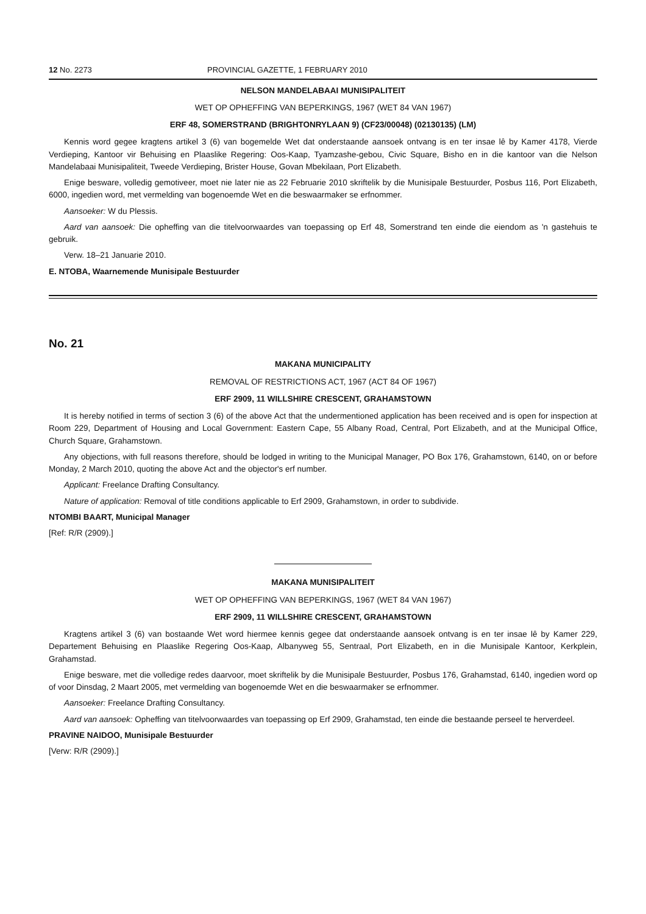12 No. 2273 PROVINCIAL GAZETTE, 1 FEBRUARY 2010
NELSON MANDELABAAI MUNISIPALITEIT
WET OP OPHEFFING VAN BEPERKINGS, 1967 (WET 84 VAN 1967)
ERF 48, SOMERSTRAND (BRIGHTONRYLAAN 9) (CF23/00048) (02130135) (LM)
Kennis word gegee kragtens artikel 3 (6) van bogemelde Wet dat onderstaande aansoek ontvang is en ter insae lê by Kamer 4178, Vierde Verdieping, Kantoor vir Behuising en Plaaslike Regering: Oos-Kaap, Tyamzashe-gebou, Civic Square, Bisho en in die kantoor van die Nelson Mandelabaai Munisipaliteit, Tweede Verdieping, Brister House, Govan Mbekilaan, Port Elizabeth.
Enige besware, volledig gemotiveer, moet nie later nie as 22 Februarie 2010 skriftelik by die Munisipale Bestuurder, Posbus 116, Port Elizabeth, 6000, ingedien word, met vermelding van bogenoemde Wet en die beswaarmaker se erfnommer.
Aansoeker: W du Plessis.
Aard van aansoek: Die opheffing van die titelvoorwaardes van toepassing op Erf 48, Somerstrand ten einde die eiendom as 'n gastehuis te gebruik.
Verw. 18–21 Januarie 2010.
E. NTOBA, Waarnemende Munisipale Bestuurder
No. 21
MAKANA MUNICIPALITY
REMOVAL OF RESTRICTIONS ACT, 1967 (ACT 84 OF 1967)
ERF 2909, 11 WILLSHIRE CRESCENT, GRAHAMSTOWN
It is hereby notified in terms of section 3 (6) of the above Act that the undermentioned application has been received and is open for inspection at Room 229, Department of Housing and Local Government: Eastern Cape, 55 Albany Road, Central, Port Elizabeth, and at the Municipal Office, Church Square, Grahamstown.
Any objections, with full reasons therefore, should be lodged in writing to the Municipal Manager, PO Box 176, Grahamstown, 6140, on or before Monday, 2 March 2010, quoting the above Act and the objector's erf number.
Applicant: Freelance Drafting Consultancy.
Nature of application: Removal of title conditions applicable to Erf 2909, Grahamstown, in order to subdivide.
NTOMBI BAART, Municipal Manager
[Ref: R/R (2909).]
MAKANA MUNISIPALITEIT
WET OP OPHEFFING VAN BEPERKINGS, 1967 (WET 84 VAN 1967)
ERF 2909, 11 WILLSHIRE CRESCENT, GRAHAMSTOWN
Kragtens artikel 3 (6) van bostaande Wet word hiermee kennis gegee dat onderstaande aansoek ontvang is en ter insae lê by Kamer 229, Departement Behuising en Plaaslike Regering Oos-Kaap, Albanyweg 55, Sentraal, Port Elizabeth, en in die Munisipale Kantoor, Kerkplein, Grahamstad.
Enige besware, met die volledige redes daarvoor, moet skriftelik by die Munisipale Bestuurder, Posbus 176, Grahamstad, 6140, ingedien word op of voor Dinsdag, 2 Maart 2005, met vermelding van bogenoemde Wet en die beswaarmaker se erfnommer.
Aansoeker: Freelance Drafting Consultancy.
Aard van aansoek: Opheffing van titelvoorwaardes van toepassing op Erf 2909, Grahamstad, ten einde die bestaande perseel te herverdeel.
PRAVINE NAIDOO, Munisipale Bestuurder
[Verw: R/R (2909).]